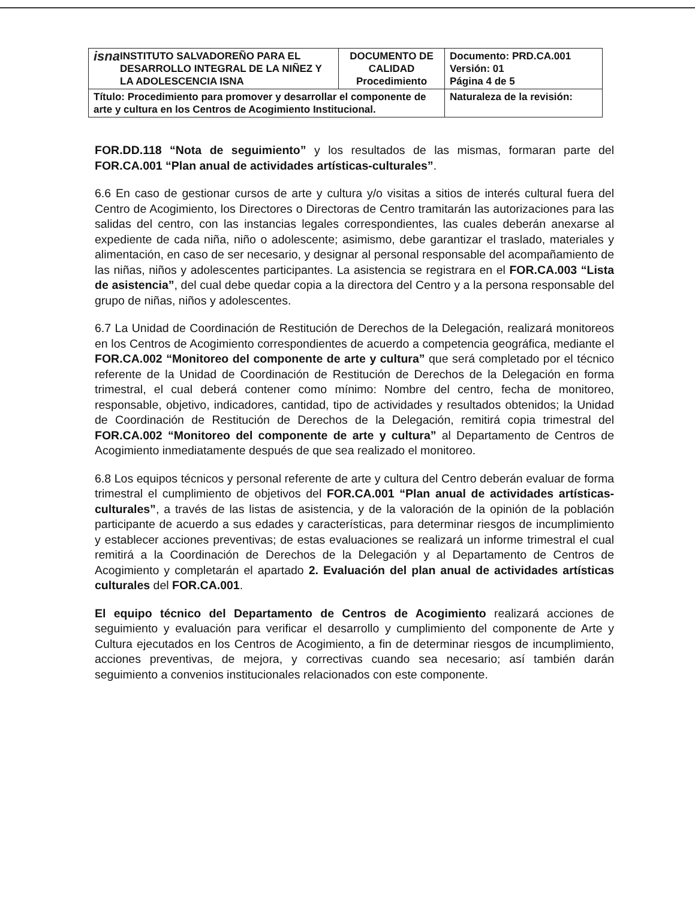| isna INSTITUTO SALVADOREÑO PARA EL DESARROLLO INTEGRAL DE LA NIÑEZ Y LA ADOLESCENCIA ISNA | DOCUMENTO DE CALIDAD Procedimiento | Documento: PRD.CA.001 Versión: 01 Página 4 de 5 |
| Título: Procedimiento para promover y desarrollar el componente de arte y cultura en los Centros de Acogimiento Institucional. | | Naturaleza de la revisión: |
FOR.DD.118 “Nota de seguimiento” y los resultados de las mismas, formaran parte del FOR.CA.001 “Plan anual de actividades artísticas-culturales”.
6.6 En caso de gestionar cursos de arte y cultura y/o visitas a sitios de interés cultural fuera del Centro de Acogimiento, los Directores o Directoras de Centro tramitarán las autorizaciones para las salidas del centro, con las instancias legales correspondientes, las cuales deberán anexarse al expediente de cada niña, niño o adolescente; asimismo, debe garantizar el traslado, materiales y alimentación, en caso de ser necesario, y designar al personal responsable del acompañamiento de las niñas, niños y adolescentes participantes. La asistencia se registrara en el FOR.CA.003 “Lista de asistencia”, del cual debe quedar copia a la directora del Centro y a la persona responsable del grupo de niñas, niños y adolescentes.
6.7 La Unidad de Coordinación de Restitución de Derechos de la Delegación, realizará monitoreos en los Centros de Acogimiento correspondientes de acuerdo a competencia geográfica, mediante el FOR.CA.002 “Monitoreo del componente de arte y cultura” que será completado por el técnico referente de la Unidad de Coordinación de Restitución de Derechos de la Delegación en forma trimestral, el cual deberá contener como mínimo: Nombre del centro, fecha de monitoreo, responsable, objetivo, indicadores, cantidad, tipo de actividades y resultados obtenidos; la Unidad de Coordinación de Restitución de Derechos de la Delegación, remitirá copia trimestral del FOR.CA.002 “Monitoreo del componente de arte y cultura” al Departamento de Centros de Acogimiento inmediatamente después de que sea realizado el monitoreo.
6.8 Los equipos técnicos y personal referente de arte y cultura del Centro deberán evaluar de forma trimestral el cumplimiento de objetivos del FOR.CA.001 “Plan anual de actividades artísticas-culturales”, a través de las listas de asistencia, y de la valoración de la opinión de la población participante de acuerdo a sus edades y características, para determinar riesgos de incumplimiento y establecer acciones preventivas; de estas evaluaciones se realizará un informe trimestral el cual remitirá a la Coordinación de Derechos de la Delegación y al Departamento de Centros de Acogimiento y completarán el apartado 2. Evaluación del plan anual de actividades artísticas culturales del FOR.CA.001.
El equipo técnico del Departamento de Centros de Acogimiento realizará acciones de seguimiento y evaluación para verificar el desarrollo y cumplimiento del componente de Arte y Cultura ejecutados en los Centros de Acogimiento, a fin de determinar riesgos de incumplimiento, acciones preventivas, de mejora, y correctivas cuando sea necesario; así también darán seguimiento a convenios institucionales relacionados con este componente.